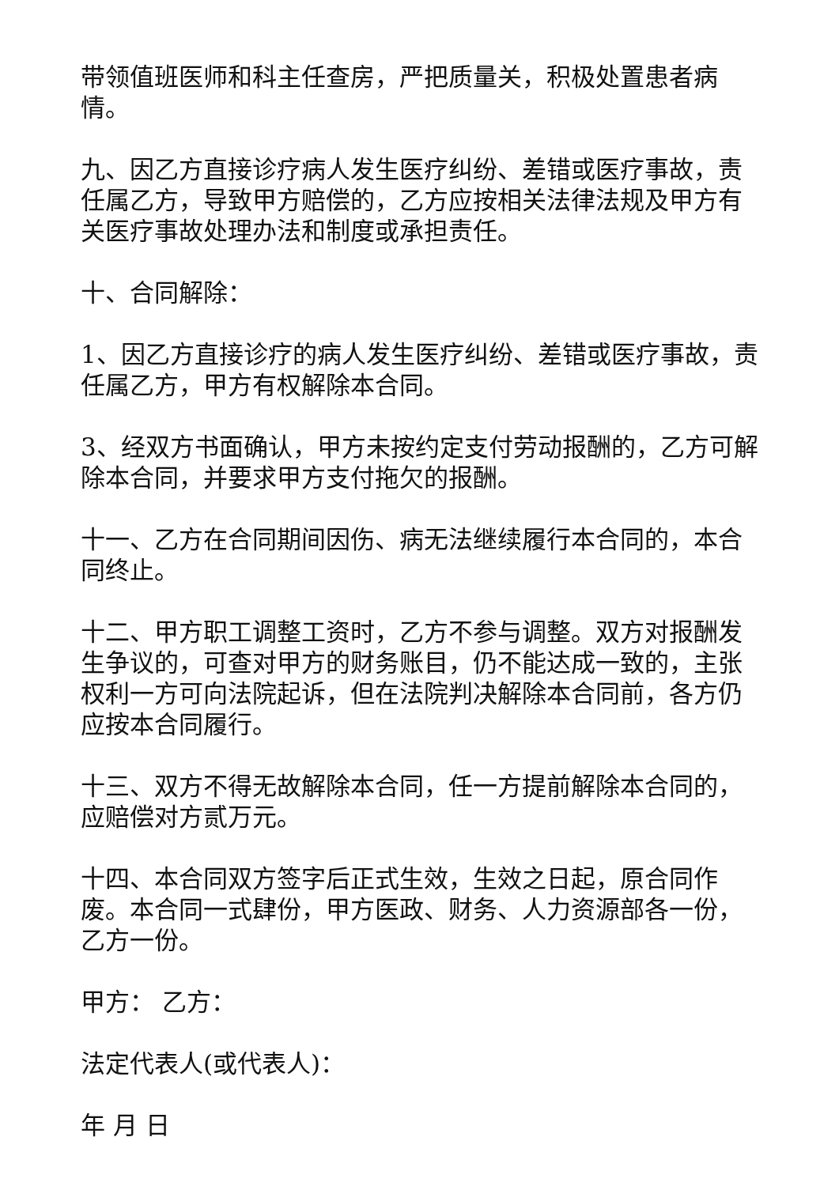带领值班医师和科主任查房，严把质量关，积极处置患者病情。
九、因乙方直接诊疗病人发生医疗纠纷、差错或医疗事故，责任属乙方，导致甲方赔偿的，乙方应按相关法律法规及甲方有关医疗事故处理办法和制度或承担责任。
十、合同解除：
1、因乙方直接诊疗的病人发生医疗纠纷、差错或医疗事故，责任属乙方，甲方有权解除本合同。
3、经双方书面确认，甲方未按约定支付劳动报酬的，乙方可解除本合同，并要求甲方支付拖欠的报酬。
十一、乙方在合同期间因伤、病无法继续履行本合同的，本合同终止。
十二、甲方职工调整工资时，乙方不参与调整。双方对报酬发生争议的，可查对甲方的财务账目，仍不能达成一致的，主张权利一方可向法院起诉，但在法院判决解除本合同前，各方仍应按本合同履行。
十三、双方不得无故解除本合同，任一方提前解除本合同的，应赔偿对方贰万元。
十四、本合同双方签字后正式生效，生效之日起，原合同作废。本合同一式肆份，甲方医政、财务、人力资源部各一份，乙方一份。
甲方： 乙方：
法定代表人(或代表人)：
年 月 日